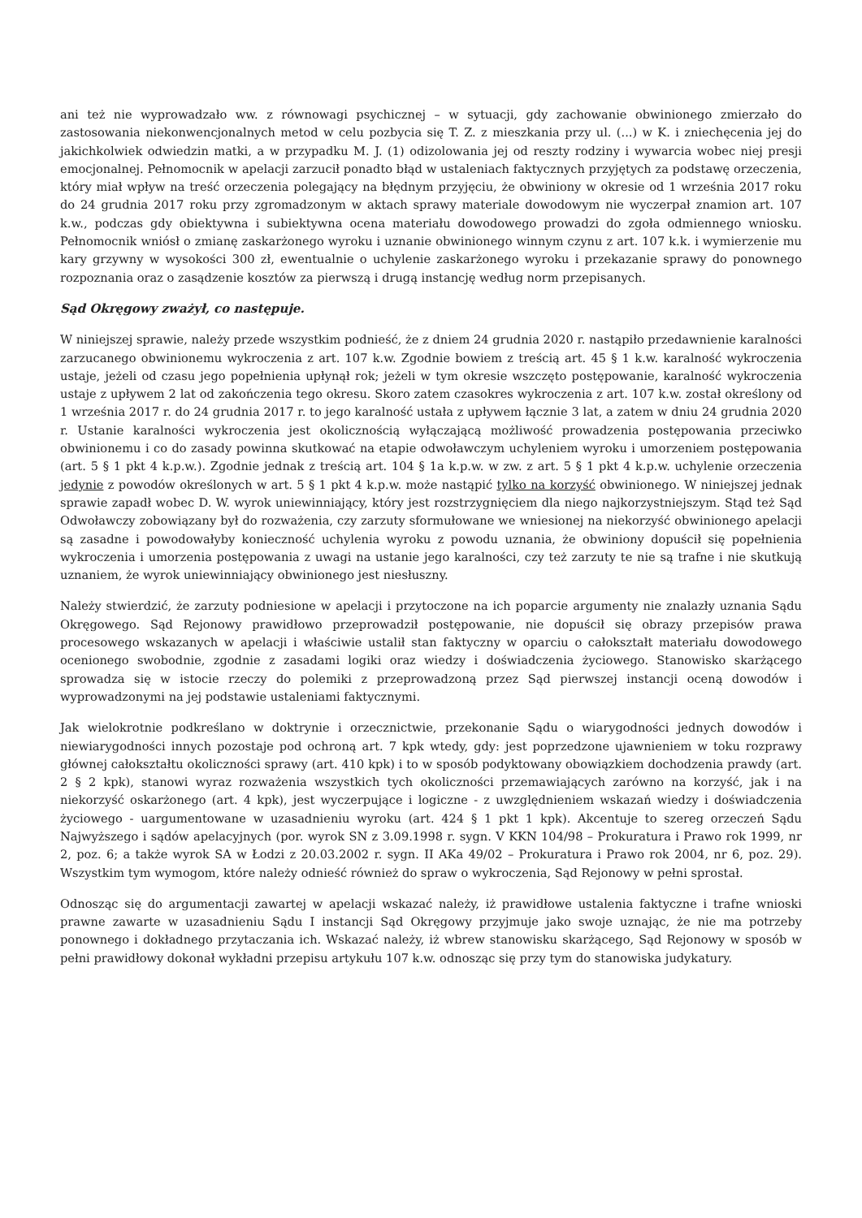ani też nie wyprowadzało ww. z równowagi psychicznej – w sytuacji, gdy zachowanie obwinionego zmierzało do zastosowania niekonwencjonalnych metod w celu pozbycia się T. Z. z mieszkania przy ul. (...) w K. i zniechęcenia jej do jakichkolwiek odwiedzin matki, a w przypadku M. J. (1) odizolowania jej od reszty rodziny i wywarcia wobec niej presji emocjonalnej. Pełnomocnik w apelacji zarzucił ponadto błąd w ustaleniach faktycznych przyjętych za podstawę orzeczenia, który miał wpływ na treść orzeczenia polegający na błędnym przyjęciu, że obwiniony w okresie od 1 września 2017 roku do 24 grudnia 2017 roku przy zgromadzonym w aktach sprawy materiale dowodowym nie wyczerpał znamion art. 107 k.w., podczas gdy obiektywna i subiektywna ocena materiału dowodowego prowadzi do zgoła odmiennego wniosku. Pełnomocnik wniósł o zmianę zaskarżonego wyroku i uznanie obwinionego winnym czynu z art. 107 k.k. i wymierzenie mu kary grzywny w wysokości 300 zł, ewentualnie o uchylenie zaskarżonego wyroku i przekazanie sprawy do ponownego rozpoznania oraz o zasądzenie kosztów za pierwszą i drugą instancję według norm przepisanych.
Sąd Okręgowy zważył, co następuje.
W niniejszej sprawie, należy przede wszystkim podnieść, że z dniem 24 grudnia 2020 r. nastąpiło przedawnienie karalności zarzucanego obwinionemu wykroczenia z art. 107 k.w. Zgodnie bowiem z treścią art. 45 § 1 k.w. karalność wykroczenia ustaje, jeżeli od czasu jego popełnienia upłynął rok; jeżeli w tym okresie wszczęto postępowanie, karalność wykroczenia ustaje z upływem 2 lat od zakończenia tego okresu. Skoro zatem czasokres wykroczenia z art. 107 k.w. został określony od 1 września 2017 r. do 24 grudnia 2017 r. to jego karalność ustała z upływem łącznie 3 lat, a zatem w dniu 24 grudnia 2020 r. Ustanie karalności wykroczenia jest okolicznością wyłączającą możliwość prowadzenia postępowania przeciwko obwinionemu i co do zasady powinna skutkować na etapie odwoławczym uchyleniem wyroku i umorzeniem postępowania (art. 5 § 1 pkt 4 k.p.w.). Zgodnie jednak z treścią art. 104 § 1a k.p.w. w zw. z art. 5 § 1 pkt 4 k.p.w. uchylenie orzeczenia jedynie z powodów określonych w art. 5 § 1 pkt 4 k.p.w. może nastąpić tylko na korzyść obwinionego. W niniejszej jednak sprawie zapadł wobec D. W. wyrok uniewinniający, który jest rozstrzygnięciem dla niego najkorzystniejszym. Stąd też Sąd Odwoławczy zobowiązany był do rozważenia, czy zarzuty sformułowane we wniesionej na niekorzyść obwinionego apelacji są zasadne i powodowałyby konieczność uchylenia wyroku z powodu uznania, że obwiniony dopuścił się popełnienia wykroczenia i umorzenia postępowania z uwagi na ustanie jego karalności, czy też zarzuty te nie są trafne i nie skutkują uznaniem, że wyrok uniewinniający obwinionego jest niesłuszny.
Należy stwierdzić, że zarzuty podniesione w apelacji i przytoczone na ich poparcie argumenty nie znalazły uznania Sądu Okręgowego. Sąd Rejonowy prawidłowo przeprowadził postępowanie, nie dopuścił się obrazy przepisów prawa procesowego wskazanych w apelacji i właściwie ustalił stan faktyczny w oparciu o całokształt materiału dowodowego ocenionego swobodnie, zgodnie z zasadami logiki oraz wiedzy i doświadczenia życiowego. Stanowisko skarżącego sprowadza się w istocie rzeczy do polemiki z przeprowadzoną przez Sąd pierwszej instancji oceną dowodów i wyprowadzonymi na jej podstawie ustaleniami faktycznymi.
Jak wielokrotnie podkreślano w doktrynie i orzecznictwie, przekonanie Sądu o wiarygodności jednych dowodów i niewiarygodności innych pozostaje pod ochroną art. 7 kpk wtedy, gdy: jest poprzedzone ujawnieniem w toku rozprawy głównej całokształtu okoliczności sprawy (art. 410 kpk) i to w sposób podyktowany obowiązkiem dochodzenia prawdy (art. 2 § 2 kpk), stanowi wyraz rozważenia wszystkich tych okoliczności przemawiających zarówno na korzyść, jak i na niekorzyść oskarżonego (art. 4 kpk), jest wyczerpujące i logiczne - z uwzględnieniem wskazań wiedzy i doświadczenia życiowego - uargumentowane w uzasadnieniu wyroku (art. 424 § 1 pkt 1 kpk). Akcentuje to szereg orzeczeń Sądu Najwyższego i sądów apelacyjnych (por. wyrok SN z 3.09.1998 r. sygn. V KKN 104/98 – Prokuratura i Prawo rok 1999, nr 2, poz. 6; a także wyrok SA w Łodzi z 20.03.2002 r. sygn. II AKa 49/02 – Prokuratura i Prawo rok 2004, nr 6, poz. 29). Wszystkim tym wymogom, które należy odnieść również do spraw o wykroczenia, Sąd Rejonowy w pełni sprostał.
Odnosząc się do argumentacji zawartej w apelacji wskazać należy, iż prawidłowe ustalenia faktyczne i trafne wnioski prawne zawarte w uzasadnieniu Sądu I instancji Sąd Okręgowy przyjmuje jako swoje uznając, że nie ma potrzeby ponownego i dokładnego przytaczania ich. Wskazać należy, iż wbrew stanowisku skarżącego, Sąd Rejonowy w sposób w pełni prawidłowy dokonał wykładni przepisu artykułu 107 k.w. odnosząc się przy tym do stanowiska judykatury.